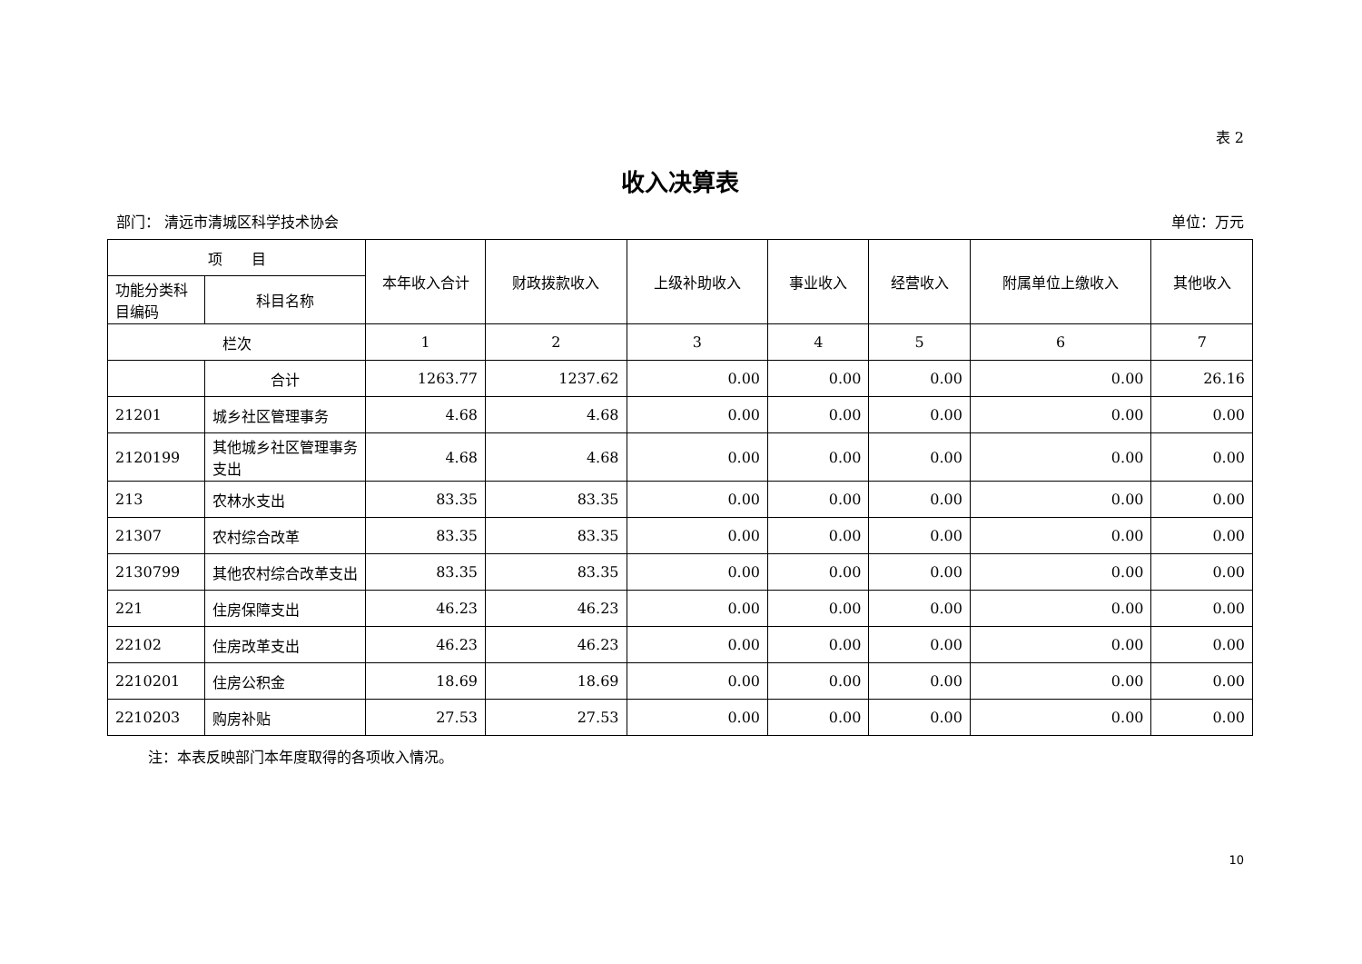表 2
收入决算表
部门： 清远市清城区科学技术协会 单位：万元
| 项 目 | | 本年收入合计 | 财政拨款收入 | 上级补助收入 | 事业收入 | 经营收入 | 附属单位上缴收入 | 其他收入 |
| --- | --- | --- | --- | --- | --- | --- | --- | --- |
| 功能分类科目编码 | 科目名称 | | | | | | | |
| 栏次 | | 1 | 2 | 3 | 4 | 5 | 6 | 7 |
| | 合计 | 1263.77 | 1237.62 | 0.00 | 0.00 | 0.00 | 0.00 | 26.16 |
| 21201 | 城乡社区管理事务 | 4.68 | 4.68 | 0.00 | 0.00 | 0.00 | 0.00 | 0.00 |
| 2120199 | 其他城乡社区管理事务支出 | 4.68 | 4.68 | 0.00 | 0.00 | 0.00 | 0.00 | 0.00 |
| 213 | 农林水支出 | 83.35 | 83.35 | 0.00 | 0.00 | 0.00 | 0.00 | 0.00 |
| 21307 | 农村综合改革 | 83.35 | 83.35 | 0.00 | 0.00 | 0.00 | 0.00 | 0.00 |
| 2130799 | 其他农村综合改革支出 | 83.35 | 83.35 | 0.00 | 0.00 | 0.00 | 0.00 | 0.00 |
| 221 | 住房保障支出 | 46.23 | 46.23 | 0.00 | 0.00 | 0.00 | 0.00 | 0.00 |
| 22102 | 住房改革支出 | 46.23 | 46.23 | 0.00 | 0.00 | 0.00 | 0.00 | 0.00 |
| 2210201 | 住房公积金 | 18.69 | 18.69 | 0.00 | 0.00 | 0.00 | 0.00 | 0.00 |
| 2210203 | 购房补贴 | 27.53 | 27.53 | 0.00 | 0.00 | 0.00 | 0.00 | 0.00 |
注：本表反映部门本年度取得的各项收入情况。
10